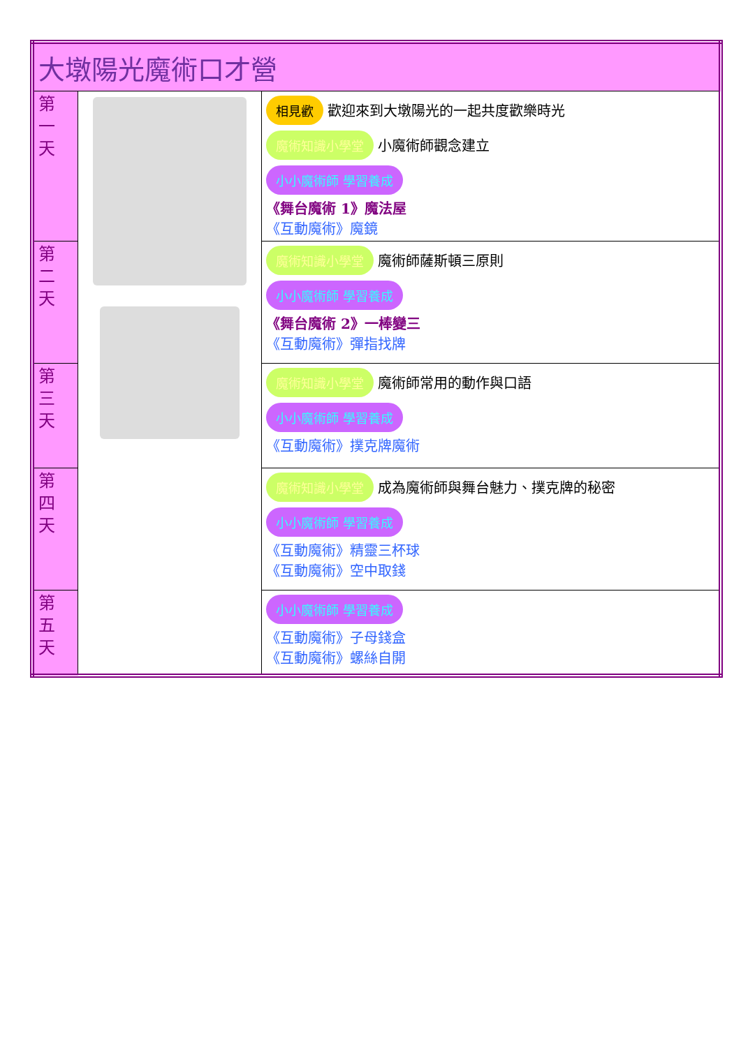| 大墩陽光魔術口才營 | | |
| 第 一 天 | | 相見歡 歡迎來到大墩陽光的一起共度歡樂時光 魔術知識小學堂 小魔術師觀念建立 小小魔術師 學習養成 《舞台魔術 1》魔法屋 《互動魔術》魔鏡 |
| 第 二 天 | | 魔術知識小學堂 魔術師薩斯頓三原則 小小魔術師 學習養成 《舞台魔術 2》一棒變三 《互動魔術》彈指找牌 |
| 第 三 天 | | 魔術知識小學堂 魔術師常用的動作與口語 小小魔術師 學習養成 《互動魔術》撲克牌魔術 |
| 第 四 天 | | 魔術知識小學堂 成為魔術師與舞台魅力、撲克牌的秘密 小小魔術師 學習養成 《互動魔術》精靈三杯球 《互動魔術》空中取錢 |
| 第 五 天 | | 小小魔術師 學習養成 《互動魔術》子母錢盒 《互動魔術》螺絲自開 |